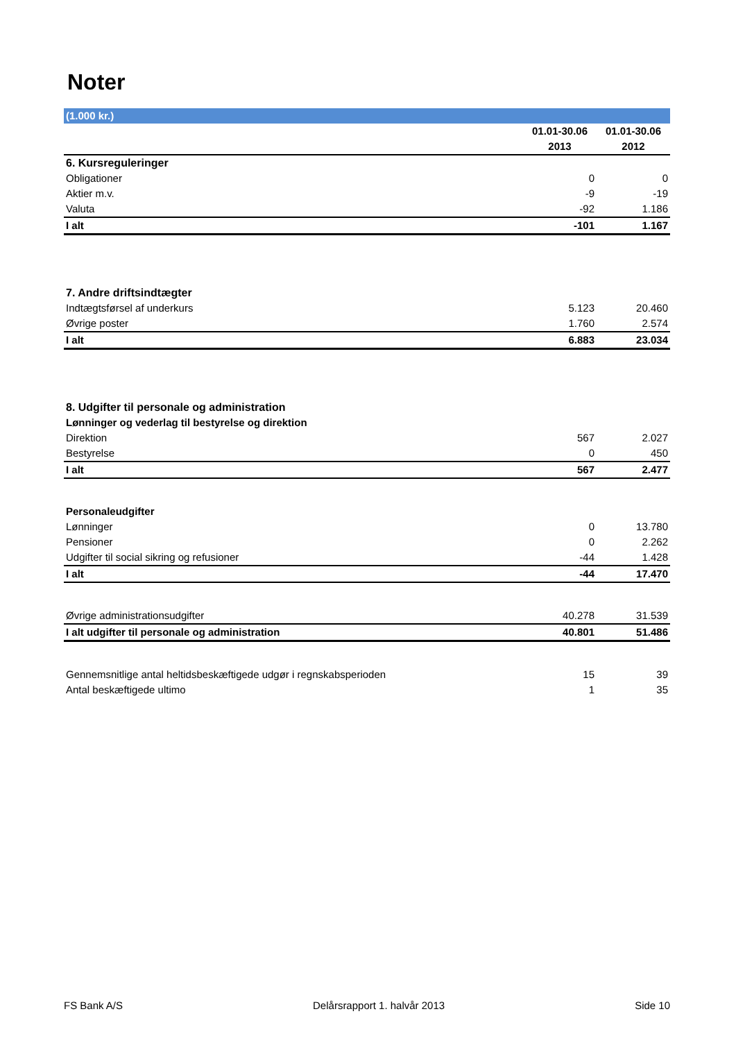Noter
| (1.000 kr.) | | |
| | 01.01-30.06 | 01.01-30.06 |
| | 2013 | 2012 |
| 6. Kursreguleringer | | |
| Obligationer | 0 | 0 |
| Aktier m.v. | -9 | -19 |
| Valuta | -92 | 1.186 |
| I alt | -101 | 1.167 |
| 7. Andre driftsindtægter | | |
| Indtægtsførsel af underkurs | 5.123 | 20.460 |
| Øvrige poster | 1.760 | 2.574 |
| I alt | 6.883 | 23.034 |
| 8. Udgifter til personale og administration | | |
| Lønninger og vederlag til bestyrelse og direktion | | |
| Direktion | 567 | 2.027 |
| Bestyrelse | 0 | 450 |
| I alt | 567 | 2.477 |
| Personaleudgifter | | |
| Lønninger | 0 | 13.780 |
| Pensioner | 0 | 2.262 |
| Udgifter til social sikring og refusioner | -44 | 1.428 |
| I alt | -44 | 17.470 |
| Øvrige administrationsudgifter | 40.278 | 31.539 |
| I alt udgifter til personale og administration | 40.801 | 51.486 |
| Gennemsnitlige antal heltidsbeskæftigede udgør i regnskabsperioden | 15 | 39 |
| Antal beskæftigede ultimo | 1 | 35 |
FS Bank A/S Delårsrapport 1. halvår 2013 Side 10